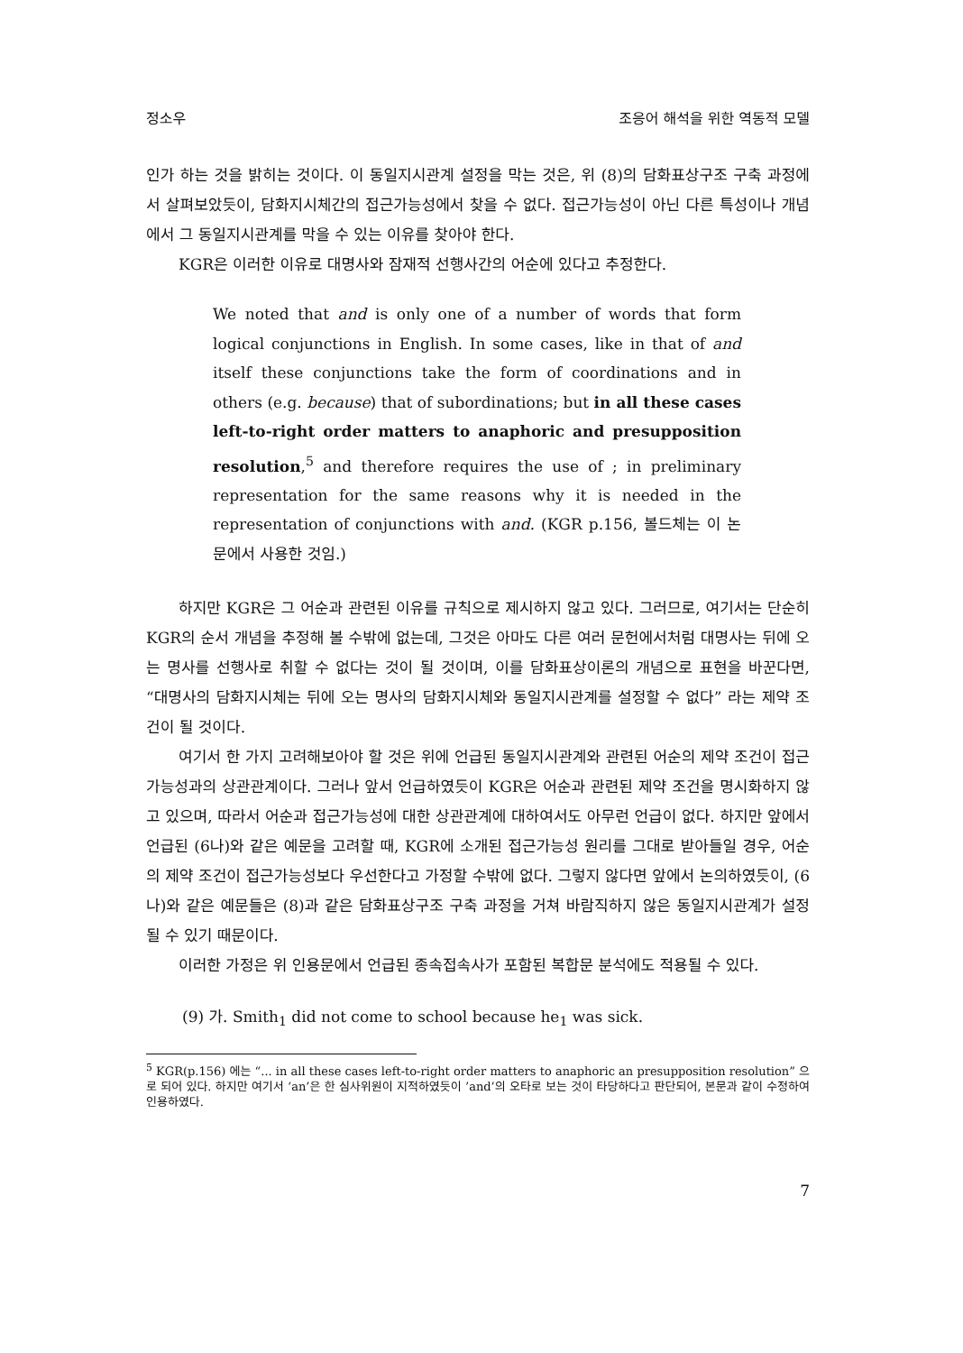정소우 조응어 해석을 위한 역동적 모델
인가 하는 것을 밝히는 것이다. 이 동일지시관계 설정을 막는 것은, 위 (8)의 담화표상구조 구축 과정에서 살펴보았듯이, 담화지시체간의 접근가능성에서 찾을 수 없다. 접근가능성이 아닌 다른 특성이나 개념에서 그 동일지시관계를 막을 수 있는 이유를 찾아야 한다.
KGR은 이러한 이유로 대명사와 잠재적 선행사간의 어순에 있다고 추정한다.
We noted that and is only one of a number of words that form logical conjunctions in English. In some cases, like in that of and itself these conjunctions take the form of coordinations and in others (e.g. because) that of subordinations; but in all these cases left-to-right order matters to anaphoric and presupposition resolution,<sup>5</sup> and therefore requires the use of ; in preliminary representation for the same reasons why it is needed in the representation of conjunctions with and. (KGR p.156, 볼드체는 이 논문에서 사용한 것임.)
하지만 KGR은 그 어순과 관련된 이유를 규칙으로 제시하지 않고 있다. 그러므로, 여기서는 단순히 KGR의 순서 개념을 추정해 볼 수밖에 없는데, 그것은 아마도 다른 여러 문헌에서처럼 대명사는 뒤에 오는 명사를 선행사로 취할 수 없다는 것이 될 것이며, 이를 담화표상이론의 개념으로 표현을 바꾼다면, “대명사의 담화지시체는 뒤에 오는 명사의 담화지시체와 동일지시관계를 설정할 수 없다” 라는 제약 조건이 될 것이다.
여기서 한 가지 고려해보아야 할 것은 위에 언급된 동일지시관계와 관련된 어순의 제약 조건이 접근가능성과의 상관관계이다. 그러나 앞서 언급하였듯이 KGR은 어순과 관련된 제약 조건을 명시화하지 않고 있으며, 따라서 어순과 접근가능성에 대한 상관관계에 대하여서도 아무런 언급이 없다. 하지만 앞에서 언급된 (6나)와 같은 예문을 고려할 때, KGR에 소개된 접근가능성 원리를 그대로 받아들일 경우, 어순의 제약 조건이 접근가능성보다 우선한다고 가정할 수밖에 없다. 그렇지 않다면 앞에서 논의하였듯이, (6나)와 같은 예문들은 (8)과 같은 담화표상구조 구축 과정을 거쳐 바람직하지 않은 동일지시관계가 설정될 수 있기 때문이다.
이러한 가정은 위 인용문에서 언급된 종속접속사가 포함된 복합문 분석에도 적용될 수 있다.
(9) 가. Smith<sub>1</sub> did not come to school because he<sub>1</sub> was sick.
<sup>5</sup> KGR(p.156) 에는 “... in all these cases left-to-right order matters to anaphoric an presupposition resolution” 으로 되어 있다. 하지만 여기서 ‘an’은 한 심사위원이 지적하였듯이 ’and’의 오타로 보는 것이 타당하다고 판단되어, 본문과 같이 수정하여 인용하였다.
7